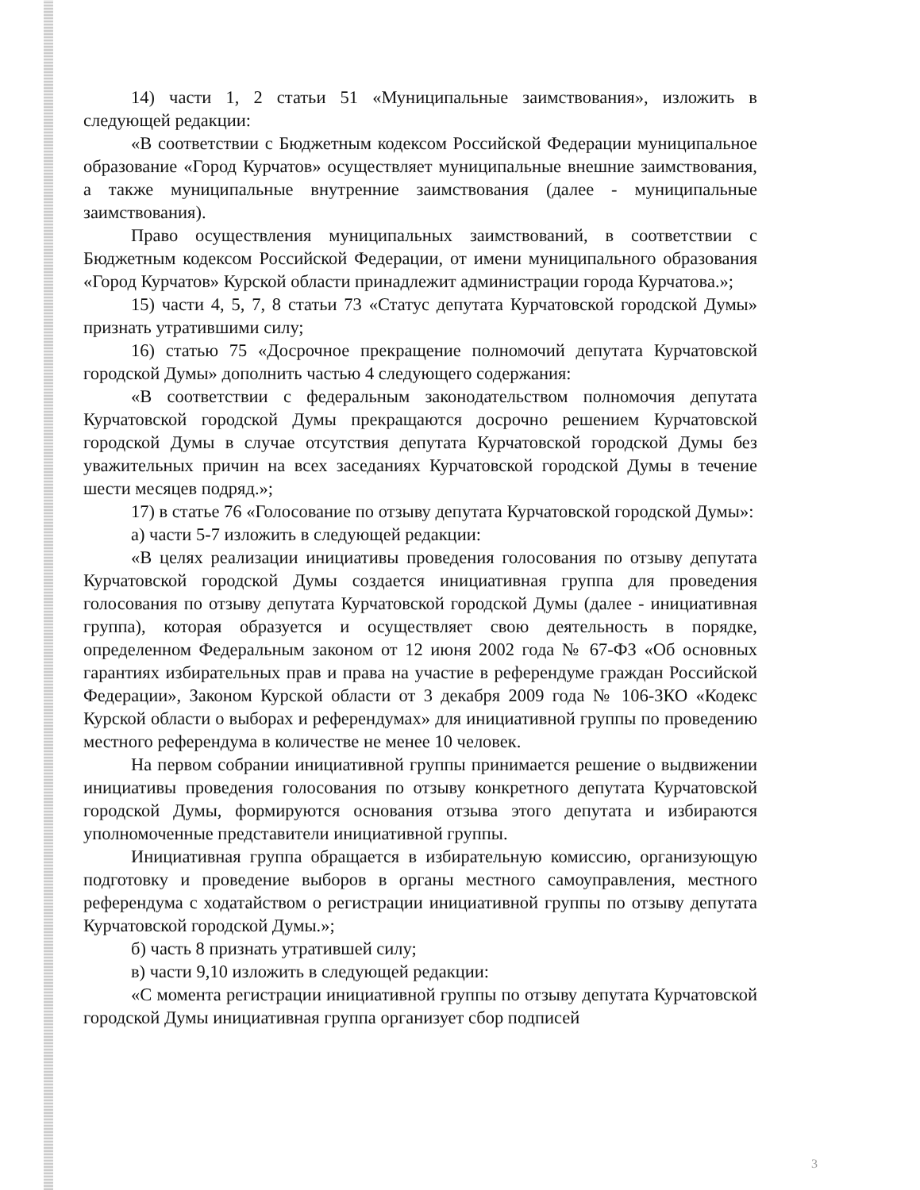14) части 1, 2 статьи 51 «Муниципальные заимствования», изложить в следующей редакции:
«В соответствии с Бюджетным кодексом Российской Федерации муниципальное образование «Город Курчатов» осуществляет муниципальные внешние заимствования, а также муниципальные внутренние заимствования (далее - муниципальные заимствования).
Право осуществления муниципальных заимствований, в соответствии с Бюджетным кодексом Российской Федерации, от имени муниципального образования «Город Курчатов» Курской области принадлежит администрации города Курчатова.»;
15) части 4, 5, 7, 8 статьи 73 «Статус депутата Курчатовской городской Думы» признать утратившими силу;
16) статью 75 «Досрочное прекращение полномочий депутата Курчатовской городской Думы» дополнить частью 4 следующего содержания:
«В соответствии с федеральным законодательством полномочия депутата Курчатовской городской Думы прекращаются досрочно решением Курчатовской городской Думы в случае отсутствия депутата Курчатовской городской Думы без уважительных причин на всех заседаниях Курчатовской городской Думы в течение шести месяцев подряд.»;
17) в статье 76 «Голосование по отзыву депутата Курчатовской городской Думы»:
а) части 5-7 изложить в следующей редакции:
«В целях реализации инициативы проведения голосования по отзыву депутата Курчатовской городской Думы создается инициативная группа для проведения голосования по отзыву депутата Курчатовской городской Думы (далее - инициативная группа), которая образуется и осуществляет свою деятельность в порядке, определенном Федеральным законом от 12 июня 2002 года № 67-ФЗ «Об основных гарантиях избирательных прав и права на участие в референдуме граждан Российской Федерации», Законом Курской области от 3 декабря 2009 года № 106-ЗКО «Кодекс Курской области о выборах и референдумах» для инициативной группы по проведению местного референдума в количестве не менее 10 человек.
На первом собрании инициативной группы принимается решение о выдвижении инициативы проведения голосования по отзыву конкретного депутата Курчатовской городской Думы, формируются основания отзыва этого депутата и избираются уполномоченные представители инициативной группы.
Инициативная группа обращается в избирательную комиссию, организующую подготовку и проведение выборов в органы местного самоуправления, местного референдума с ходатайством о регистрации инициативной группы по отзыву депутата Курчатовской городской Думы.»;
б) часть 8 признать утратившей силу;
в) части 9,10 изложить в следующей редакции:
«С момента регистрации инициативной группы по отзыву депутата Курчатовской городской Думы инициативная группа организует сбор подписей
3